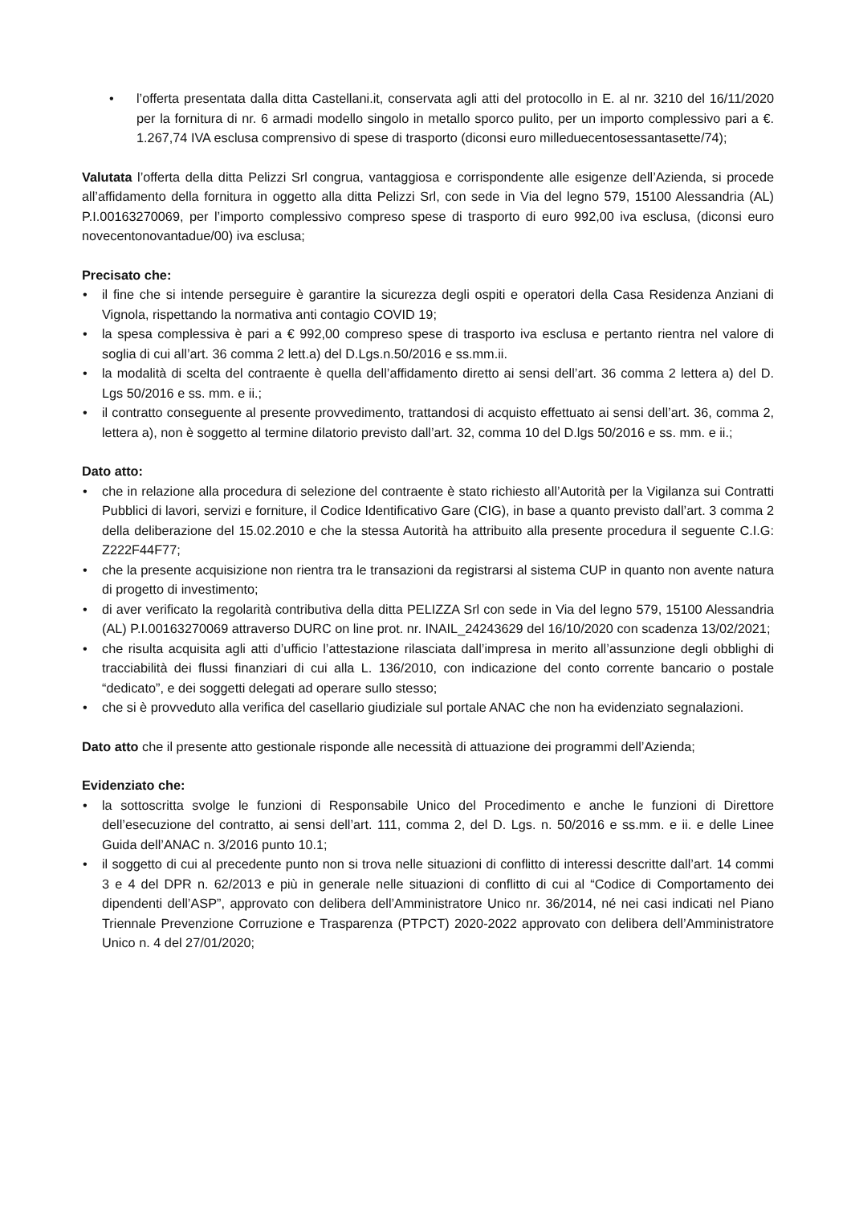• l’offerta presentata dalla ditta Castellani.it, conservata agli atti del protocollo in E. al nr. 3210 del 16/11/2020 per la fornitura di nr. 6 armadi modello singolo in metallo sporco pulito, per un importo complessivo pari a €. 1.267,74 IVA esclusa comprensivo di spese di trasporto (diconsi euro milleduecentosessantasette/74);
Valutata l’offerta della ditta Pelizzi Srl congrua, vantaggiosa e corrispondente alle esigenze dell’Azienda, si procede all’affidamento della fornitura in oggetto alla ditta Pelizzi Srl, con sede in Via del legno 579, 15100 Alessandria (AL) P.I.00163270069, per l’importo complessivo compreso spese di trasporto di euro 992,00 iva esclusa, (diconsi euro novecentonovantadue/00) iva esclusa;
Precisato che:
• il fine che si intende perseguire è garantire la sicurezza degli ospiti e operatori della Casa Residenza Anziani di Vignola, rispettando la normativa anti contagio COVID 19;
• la spesa complessiva è pari a € 992,00 compreso spese di trasporto iva esclusa e pertanto rientra nel valore di soglia di cui all’art. 36 comma 2 lett.a) del D.Lgs.n.50/2016 e ss.mm.ii.
• la modalità di scelta del contraente è quella dell’affidamento diretto ai sensi dell’art. 36 comma 2 lettera a) del D. Lgs 50/2016 e ss. mm. e ii.;
• il contratto conseguente al presente provvedimento, trattandosi di acquisto effettuato ai sensi dell’art. 36, comma 2, lettera a), non è soggetto al termine dilatorio previsto dall’art. 32, comma 10 del D.lgs 50/2016 e ss. mm. e ii.;
Dato atto:
• che in relazione alla procedura di selezione del contraente è stato richiesto all’Autorità per la Vigilanza sui Contratti Pubblici di lavori, servizi e forniture, il Codice Identificativo Gare (CIG), in base a quanto previsto dall’art. 3 comma 2 della deliberazione del 15.02.2010 e che la stessa Autorità ha attribuito alla presente procedura il seguente C.I.G: Z222F44F77;
• che la presente acquisizione non rientra tra le transazioni da registrarsi al sistema CUP in quanto non avente natura di progetto di investimento;
• di aver verificato la regolarità contributiva della ditta PELIZZA Srl con sede in Via del legno 579, 15100 Alessandria (AL) P.I.00163270069 attraverso DURC on line prot. nr. INAIL_24243629 del 16/10/2020 con scadenza 13/02/2021;
• che risulta acquisita agli atti d’ufficio l’attestazione rilasciata dall’impresa in merito all’assunzione degli obblighi di tracciabilità dei flussi finanziari di cui alla L. 136/2010, con indicazione del conto corrente bancario o postale “dedicato”, e dei soggetti delegati ad operare sullo stesso;
• che si è provveduto alla verifica del casellario giudiziale sul portale ANAC che non ha evidenziato segnalazioni.
Dato atto che il presente atto gestionale risponde alle necessità di attuazione dei programmi dell’Azienda;
Evidenziato che:
• la sottoscritta svolge le funzioni di Responsabile Unico del Procedimento e anche le funzioni di Direttore dell’esecuzione del contratto, ai sensi dell’art. 111, comma 2, del D. Lgs. n. 50/2016 e ss.mm. e ii. e delle Linee Guida dell’ANAC n. 3/2016 punto 10.1;
• il soggetto di cui al precedente punto non si trova nelle situazioni di conflitto di interessi descritte dall’art. 14 commi 3 e 4 del DPR n. 62/2013 e più in generale nelle situazioni di conflitto di cui al “Codice di Comportamento dei dipendenti dell’ASP”, approvato con delibera dell’Amministratore Unico nr. 36/2014, né nei casi indicati nel Piano Triennale Prevenzione Corruzione e Trasparenza (PTPCT) 2020-2022 approvato con delibera dell’Amministratore Unico n. 4 del 27/01/2020;